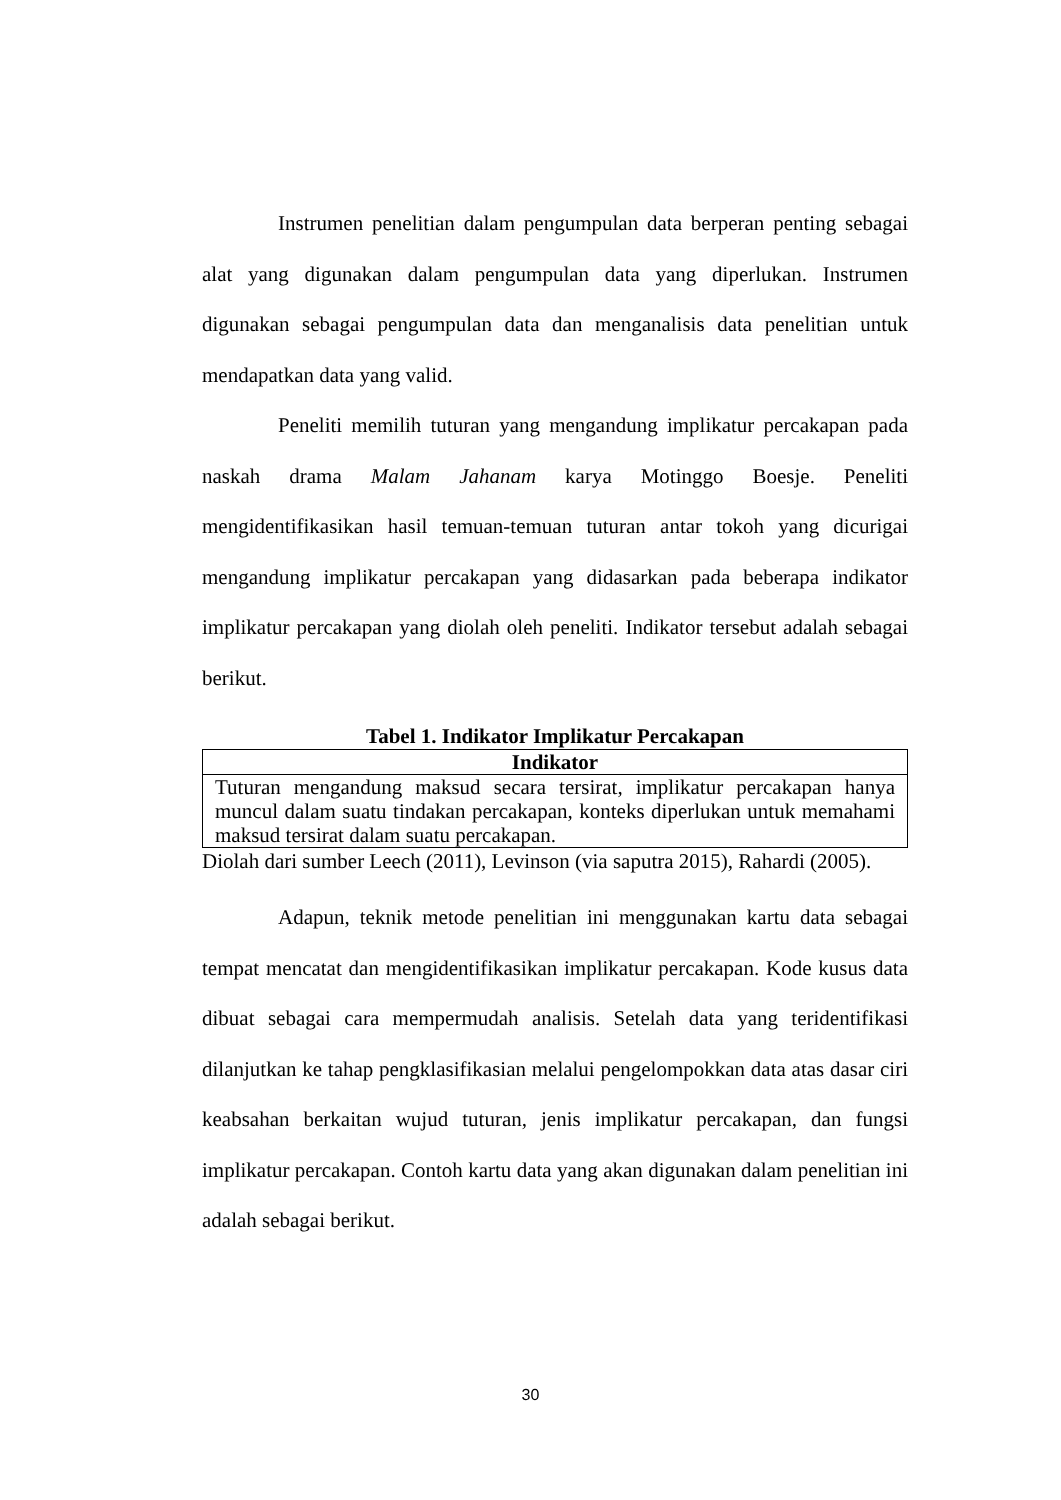Instrumen penelitian dalam pengumpulan data berperan penting sebagai alat yang digunakan dalam pengumpulan data yang diperlukan. Instrumen digunakan sebagai pengumpulan data dan menganalisis data penelitian untuk mendapatkan data yang valid.
Peneliti memilih tuturan yang mengandung implikatur percakapan pada naskah drama Malam Jahanam karya Motinggo Boesje. Peneliti mengidentifikasikan hasil temuan-temuan tuturan antar tokoh yang dicurigai mengandung implikatur percakapan yang didasarkan pada beberapa indikator implikatur percakapan yang diolah oleh peneliti. Indikator tersebut adalah sebagai berikut.
Tabel 1. Indikator Implikatur Percakapan
| Indikator |
| --- |
| Tuturan mengandung maksud secara tersirat, implikatur percakapan hanya muncul dalam suatu tindakan percakapan, konteks diperlukan untuk memahami maksud tersirat dalam suatu percakapan. |
Diolah dari sumber Leech (2011), Levinson (via saputra 2015), Rahardi (2005).
Adapun, teknik metode penelitian ini menggunakan kartu data sebagai tempat mencatat dan mengidentifikasikan implikatur percakapan. Kode kusus data dibuat sebagai cara mempermudah analisis. Setelah data yang teridentifikasi dilanjutkan ke tahap pengklasifikasian melalui pengelompokkan data atas dasar ciri keabsahan berkaitan wujud tuturan, jenis implikatur percakapan, dan fungsi implikatur percakapan. Contoh kartu data yang akan digunakan dalam penelitian ini adalah sebagai berikut.
30